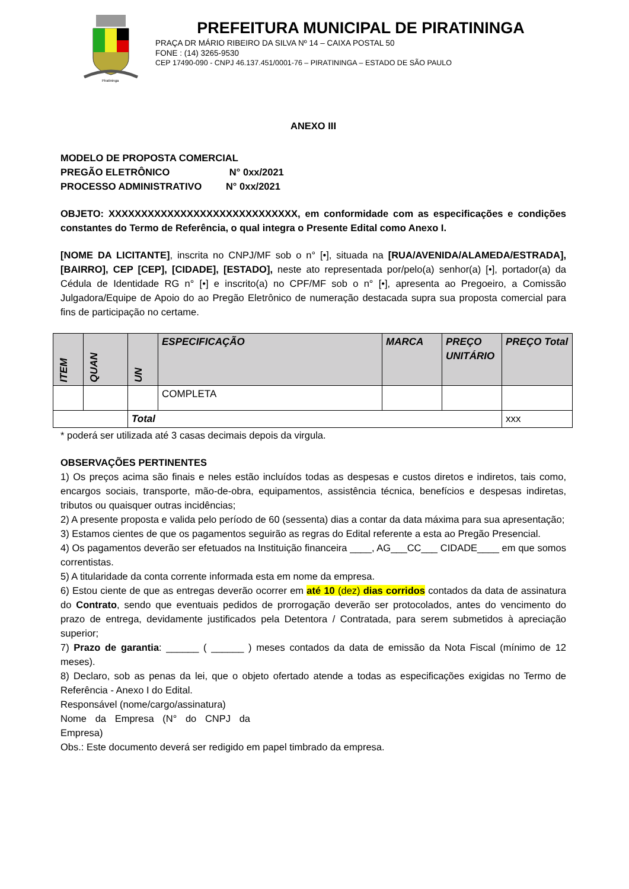Piratininga
PREFEITURA MUNICIPAL DE PIRATININGA
PRAÇA DR MÁRIO RIBEIRO DA SILVA Nº 14 – CAIXA POSTAL 50
FONE : (14) 3265-9530
CEP 17490-090 - CNPJ 46.137.451/0001-76 – PIRATININGA – ESTADO DE SÃO PAULO
ANEXO III
MODELO DE PROPOSTA COMERCIAL
PREGÃO ELETRÔNICO N° 0xx/2021
PROCESSO ADMINISTRATIVO N° 0xx/2021
OBJETO: XXXXXXXXXXXXXXXXXXXXXXXXXXXXX, em conformidade com as especificações e condições constantes do Termo de Referência, o qual integra o Presente Edital como Anexo I.
[NOME DA LICITANTE], inscrita no CNPJ/MF sob o n° [•], situada na [RUA/AVENIDA/ALAMEDA/ESTRADA], [BAIRRO], CEP [CEP], [CIDADE], [ESTADO], neste ato representada por/pelo(a) senhor(a) [•], portador(a) da Cédula de Identidade RG n° [•] e inscrito(a) no CPF/MF sob o n° [•], apresenta ao Pregoeiro, a Comissão Julgadora/Equipe de Apoio do ao Pregão Eletrônico de numeração destacada supra sua proposta comercial para fins de participação no certame.
| ITEM | QUAN | UN | ESPECIFICAÇÃO | MARCA | PREÇO UNITÁRIO | PREÇO Total |
| --- | --- | --- | --- | --- | --- | --- |
| | | | COMPLETA | | | |
| | | Total | | | | xxx |
* poderá ser utilizada até 3 casas decimais depois da virgula.
OBSERVAÇÕES PERTINENTES
1) Os preços acima são finais e neles estão incluídos todas as despesas e custos diretos e indiretos, tais como, encargos sociais, transporte, mão-de-obra, equipamentos, assistência técnica, benefícios e despesas indiretas, tributos ou quaisquer outras incidências;
2) A presente proposta e valida pelo período de 60 (sessenta) dias a contar da data máxima para sua apresentação;
3) Estamos cientes de que os pagamentos seguirão as regras do Edital referente a esta ao Pregão Presencial.
4) Os pagamentos deverão ser efetuados na Instituição financeira ____, AG___CC___ CIDADE____ em que somos correntistas.
5) A titularidade da conta corrente informada esta em nome da empresa.
6) Estou ciente de que as entregas deverão ocorrer em até 10 (dez) dias corridos contados da data de assinatura do Contrato, sendo que eventuais pedidos de prorrogação deverão ser protocolados, antes do vencimento do prazo de entrega, devidamente justificados pela Detentora / Contratada, para serem submetidos à apreciação superior;
7) Prazo de garantia: ______ ( ______ ) meses contados da data de emissão da Nota Fiscal (mínimo de 12 meses).
8) Declaro, sob as penas da lei, que o objeto ofertado atende a todas as especificações exigidas no Termo de Referência - Anexo I do Edital.
Responsável (nome/cargo/assinatura)
Nome da Empresa (N° do CNPJ da Empresa)
Obs.: Este documento deverá ser redigido em papel timbrado da empresa.